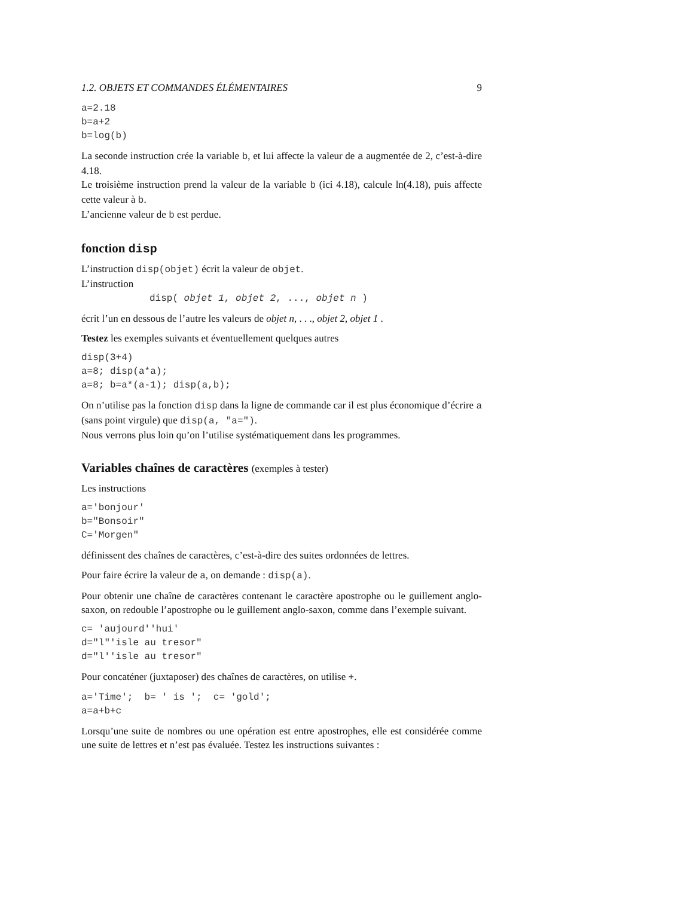1.2. OBJETS ET COMMANDES ÉLÉMENTAIRES 9
a=2.18
b=a+2
b=log(b)
La seconde instruction crée la variable b, et lui affecte la valeur de a augmentée de 2, c’est-à-dire 4.18.
Le troisième instruction prend la valeur de la variable b (ici 4.18), calcule ln(4.18), puis affecte cette valeur à b.
L’ancienne valeur de b est perdue.
fonction disp
L’instruction disp(objet) écrit la valeur de objet.
L’instruction
disp( objet 1, objet 2, ..., objet n )
écrit l’un en dessous de l’autre les valeurs de objet n, . . ., objet 2, objet 1 .
Testez les exemples suivants et éventuellement quelques autres
disp(3+4)
a=8; disp(a*a);
a=8; b=a*(a-1); disp(a,b);
On n’utilise pas la fonction disp dans la ligne de commande car il est plus économique d’écrire a (sans point virgule) que disp(a, "a=").
Nous verrons plus loin qu’on l’utilise systématiquement dans les programmes.
Variables chaînes de caractères (exemples à tester)
Les instructions
a='bonjour'
b="Bonsoir"
C='Morgen"
définissent des chaînes de caractères, c’est-à-dire des suites ordonnées de lettres.
Pour faire écrire la valeur de a, on demande : disp(a).
Pour obtenir une chaîne de caractères contenant le caractère apostrophe ou le guillement anglo-saxon, on redouble l’apostrophe ou le guillement anglo-saxon, comme dans l’exemple suivant.
c= 'aujourd''hui'
d="l"'isle au tresor"
d="l''isle au tresor"
Pour concaténer (juxtaposer) des chaînes de caractères, on utilise +.
a='Time';  b= ' is ';  c= 'gold';
a=a+b+c
Lorsqu’une suite de nombres ou une opération est entre apostrophes, elle est considérée comme une suite de lettres et n’est pas évaluée. Testez les instructions suivantes :